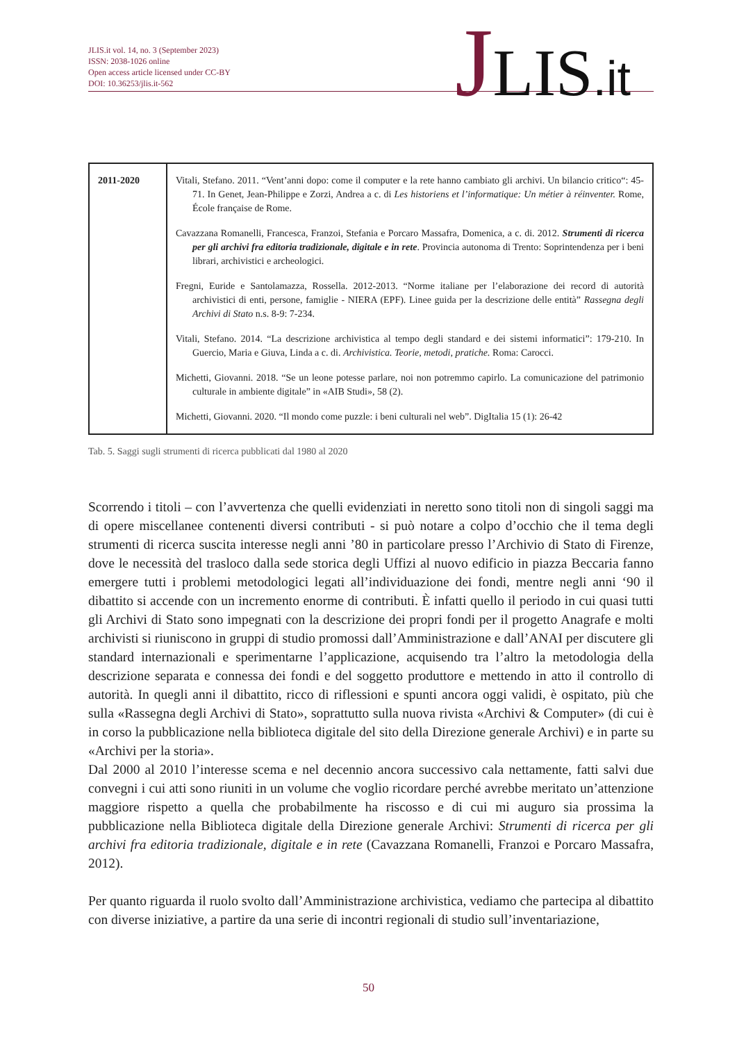JLIS.it vol. 14, no. 3 (September 2023)
ISSN: 2038-1026 online
Open access article licensed under CC-BY
DOI: 10.36253/jlis.it-562
JLIS.it
| 2011-2020 | Vitali, Stefano. 2011. “Vent’anni dopo: come il computer e la rete hanno cambiato gli archivi. Un bilancio critico“: 45-71. In Genet, Jean-Philippe e Zorzi, Andrea a c. di Les historiens et l’informatique: Un métier à réinventer. Rome, École française de Rome. Cavazzana Romanelli, Francesca, Franzoi, Stefania e Porcaro Massafra, Domenica, a c. di. 2012. Strumenti di ricerca per gli archivi fra editoria tradizionale, digitale e in rete . Provincia autonoma di Trento: Soprintendenza per i beni librari, archivistici e archeologici. Fregni, Euride e Santolamazza, Rossella. 2012-2013. “Norme italiane per l’elaborazione dei record di autorità archivistici di enti, persone, famiglie - NIERA (EPF). Linee guida per la descrizione delle entità” Rassegna degli Archivi di Stato n.s. 8-9: 7-234. Vitali, Stefano. 2014. “La descrizione archivistica al tempo degli standard e dei sistemi informatici”: 179-210. In Guercio, Maria e Giuva, Linda a c. di. Archivistica. Teorie, metodi, pratiche. Roma: Carocci. Michetti, Giovanni. 2018. “Se un leone potesse parlare, noi non potremmo capirlo. La comunicazione del patrimonio culturale in ambiente digitale” in «AIB Studi», 58 (2). Michetti, Giovanni. 2020. “Il mondo come puzzle: i beni culturali nel web”. DigItalia 15 (1): 26-42 |
Tab. 5. Saggi sugli strumenti di ricerca pubblicati dal 1980 al 2020
Scorrendo i titoli – con l’avvertenza che quelli evidenziati in neretto sono titoli non di singoli saggi ma di opere miscellanee contenenti diversi contributi - si può notare a colpo d’occhio che il tema degli strumenti di ricerca suscita interesse negli anni ’80 in particolare presso l’Archivio di Stato di Firenze, dove le necessità del trasloco dalla sede storica degli Uffizi al nuovo edificio in piazza Beccaria fanno emergere tutti i problemi metodologici legati all’individuazione dei fondi, mentre negli anni ‘90 il dibattito si accende con un incremento enorme di contributi. È infatti quello il periodo in cui quasi tutti gli Archivi di Stato sono impegnati con la descrizione dei propri fondi per il progetto Anagrafe e molti archivisti si riuniscono in gruppi di studio promossi dall’Amministrazione e dall’ANAI per discutere gli standard internazionali e sperimentarne l’applicazione, acquisendo tra l’altro la metodologia della descrizione separata e connessa dei fondi e del soggetto produttore e mettendo in atto il controllo di autorità. In quegli anni il dibattito, ricco di riflessioni e spunti ancora oggi validi, è ospitato, più che sulla «Rassegna degli Archivi di Stato», soprattutto sulla nuova rivista «Archivi & Computer» (di cui è in corso la pubblicazione nella biblioteca digitale del sito della Direzione generale Archivi) e in parte su «Archivi per la storia».
Dal 2000 al 2010 l’interesse scema e nel decennio ancora successivo cala nettamente, fatti salvi due convegni i cui atti sono riuniti in un volume che voglio ricordare perché avrebbe meritato un’attenzione maggiore rispetto a quella che probabilmente ha riscosso e di cui mi auguro sia prossima la pubblicazione nella Biblioteca digitale della Direzione generale Archivi: Strumenti di ricerca per gli archivi fra editoria tradizionale, digitale e in rete (Cavazzana Romanelli, Franzoi e Porcaro Massafra, 2012).
Per quanto riguarda il ruolo svolto dall’Amministrazione archivistica, vediamo che partecipa al dibattito con diverse iniziative, a partire da una serie di incontri regionali di studio sull’inventariazione,
50